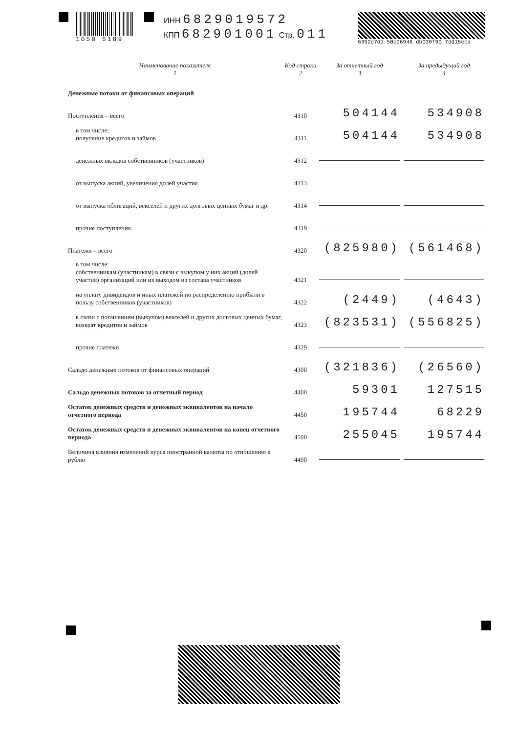1050 6189
ИНН 6829019572
КПП 682901001 Стр. 011
6392d7d1 50c06948 db030f90 7dd15cca
| Наименование показателя 1 | Код строки 2 | За отчетный год 3 | За предыдущий год 4 |
| --- | --- | --- | --- |
| Денежные потоки от финансовых операций | | | |
| Поступления – всего | 4310 | 504144 | 534908 |
| в том числе: получение кредитов и займов | 4311 | 504144 | 534908 |
| денежных вкладов собственников (участников) | 4312 | | |
| от выпуска акций, увеличения долей участия | 4313 | | |
| от выпуска облигаций, векселей и других долговых ценных бумаг и др. | 4314 | | |
| прочие поступления. | 4319 | | |
| Платежи – всего | 4320 | (825980) | (561468) |
| в том числе: собственникам (участникам) в связи с выкупом у них акций (долей участия) организаций или их выходом из состава участников | 4321 | | |
| на уплату дивидендов и иных платежей по распределению прибыли в пользу собственников (участников) | 4322 | (2449) | (4643) |
| в связи с погашением (выкупом) векселей и других долговых ценных бумаг, возврат кредитов и займов | 4323 | (823531) | (556825) |
| прочие платежи | 4329 | | |
| Сальдо денежных потоков от финансовых операций | 4300 | (321836) | (26560) |
| Сальдо денежных потоков за отчетный период | 4400 | 59301 | 127515 |
| Остаток денежных средств и денежных эквивалентов на начало отчетного периода | 4450 | 195744 | 68229 |
| Остаток денежных средств и денежных эквивалентов на конец отчетного периода | 4500 | 255045 | 195744 |
| Величина влияния изменений курса иностранной валюты по отношению к рублю | 4490 | | |